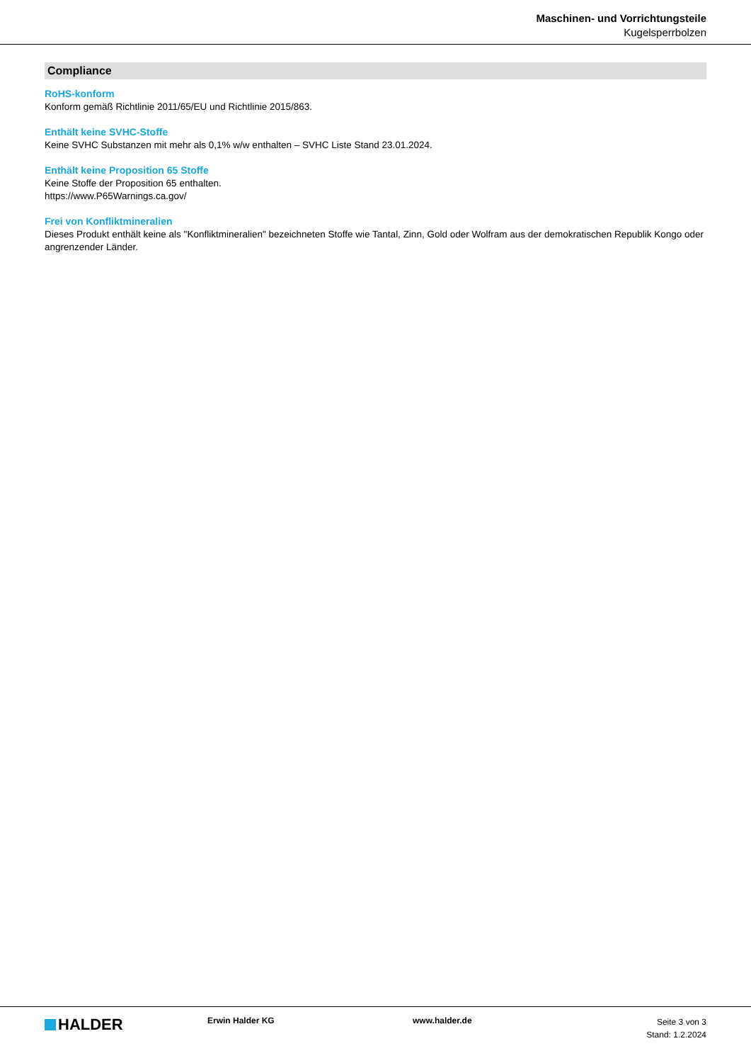Maschinen- und Vorrichtungsteile
Kugelsperrbolzen
Compliance
RoHS-konform
Konform gemäß Richtlinie 2011/65/EU und Richtlinie 2015/863.
Enthält keine SVHC-Stoffe
Keine SVHC Substanzen mit mehr als 0,1% w/w enthalten – SVHC Liste Stand 23.01.2024.
Enthält keine Proposition 65 Stoffe
Keine Stoffe der Proposition 65 enthalten.
https://www.P65Warnings.ca.gov/
Frei von Konfliktmineralien
Dieses Produkt enthält keine als "Konfliktmineralien" bezeichneten Stoffe wie Tantal, Zinn, Gold oder Wolfram aus der demokratischen Republik Kongo oder angrenzender Länder.
HALDER
Erwin Halder KG www.halder.de
Seite 3 von 3
Stand: 1.2.2024